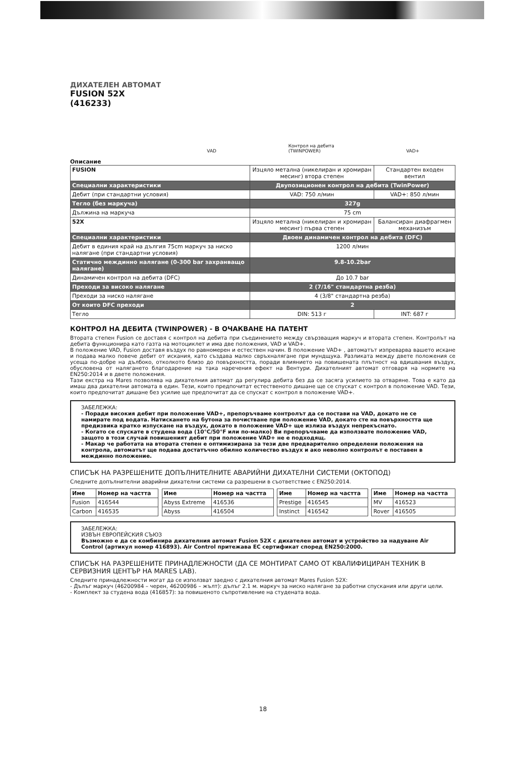ДИХАТЕЛЕН АВТОМАТ
FUSION 52X
(416233)
VAD Контрол на дебита
(TWINPOWER) VAD+
Описание
| FUSION | Изцяло метална (никелиран и хромиран месинг) втора степен | Стандартен входен вентил |
| Специални характеристики | Двупозиционен контрол на дебита (TwinPower) | |
| Дебит (при стандартни условия) | VAD: 750 л/мин | VAD+: 850 л/мин |
| Тегло (без маркуча) | 327g | |
| Дължина на маркуча | 75 cm | |
| 52X | Изцяло метална (никелиран и хромиран месинг) първа степен | Балансиран диафрагмен механизъм |
| Специални характеристики | Двоен динамичен контрол на дебита (DFC) | |
| Дебит в единия край на дългия 75cm маркуч за ниско налягане (при стандартни условия) | 1200 л/мин | |
| Статично междинно налягане (0-300 bar захранващо налягане) | 9.8-10.2bar | |
| Динамичен контрол на дебита (DFC) | До 10.7 bar | |
| Преходи за високо налягане | 2 (7/16" стандартна резба) | |
| Преходи за ниско налягане | 4 (3/8" стандартна резба) | |
| От които DFC преходи | 2 | |
| Тегло | DIN: 513 г | INT: 687 г |
КОНТРОЛ НА ДЕБИТА (TWINPOWER) - В ОЧАКВАНЕ НА ПАТЕНТ
Втората степен Fusion се доставя с контрол на дебита при съединението между свързващия маркуч и втората степен. Контролът на дебита функционира като газта на мотоциклет и има две положения, VAD и VAD+.
В положение VAD, Fusion доставя въздух по равномерен и естествен начин. В положение VAD+ , автоматът изпреварва вашето искане и подава малко повече дебит от искания, като създава малко свръхналягане при мундщука. Разликата между двете положения се усеща по-добре на дълбоко, отколкото близо до повърхността, поради влиянието на повишената плътност на вдишвания въздух, обусловена от налягането благодарение на така наречения ефект на Вентури. Дихателният автомат отговаря на нормите на EN250:2014 и в двете положения.
Тази екстра на Mares позволява на дихателния автомат да регулира дебита без да се засяга усилието за отваряне. Това е като да имаш два дихателни автомата в един. Тези, които предпочитат естественото дишане ще се спускат с контрол в положение VAD. Тези, които предпочитат дишане без усилие ще предпочитат да се спускат с контрол в положение VAD+.
ЗАБЕЛЕЖКА:
- Поради високия дебит при положение VAD+, препоръчваме контролът да се постави на VAD, докато не се намирате под водата. Натискането на бутона за почистване при положение VAD, докато сте на повърхността ще предизвика кратко изпускане на въздух, докато в положение VAD+ ще излиза въздух непрекъснато.
- Когато се спускате в студена вода (10°C/50°F или по-малко) Ви препоръчваме да използвате положение VAD, защото в този случай повишеният дебит при положение VAD+ не е подходящ.
- Макар че работата на втората степен е оптимизирана за тези две предварително определени положения на контрола, автоматът ще подава достатъчно обилно количество въздух и ако неволно контролът е поставен в междинно положение.
СПИСЪК НА РАЗРЕШЕНИТЕ ДОПЪЛНИТЕЛНИТЕ АВАРИЙНИ ДИХАТЕЛНИ СИСТЕМИ (ОКТОПОД)
Следните допълнителни аварийни дихателни системи са разрешени в съответствие с EN250:2014.
| Име | Номер на частта | | Име | Номер на частта | | Име | Номер на частта | | Име | Номер на частта |
| --- | --- | --- | --- | --- | --- | --- | --- | --- | --- | --- |
| Fusion | 416544 | | Abyss Extreme | 416536 | | Prestige | 416545 | | MV | 416523 |
| Carbon | 416535 | | Abyss | 416504 | | Instinct | 416542 | | Rover | 416505 |
ЗАБЕЛЕЖКА:
ИЗВЪН ЕВРОПЕЙСКИЯ СЪЮЗ
Възможно е да се комбинира дихателния автомат Fusion 52X с дихателен автомат и устройство за надуване Air Control (артикул номер 416893). Air Control притежава ЕС сертификат според EN250:2000.
СПИСЪК НА РАЗРЕШЕНИТЕ ПРИНАДЛЕЖНОСТИ (ДА СЕ МОНТИРАТ САМО ОТ КВАЛИФИЦИРАН ТЕХНИК В СЕРВИЗНИЯ ЦЕНТЪР НА MARES LAB).
Следните принадлежности могат да се използват заедно с дихателния автомат Mares Fusion 52X:
- Дълъг маркуч (46200984 – черен, 46200986 – жълт): дълъг 2.1 м. маркуч за ниско налягане за работни спускания или други цели.
- Комплект за студена вода (416857): за повишеното съпротивление на студената вода.
18